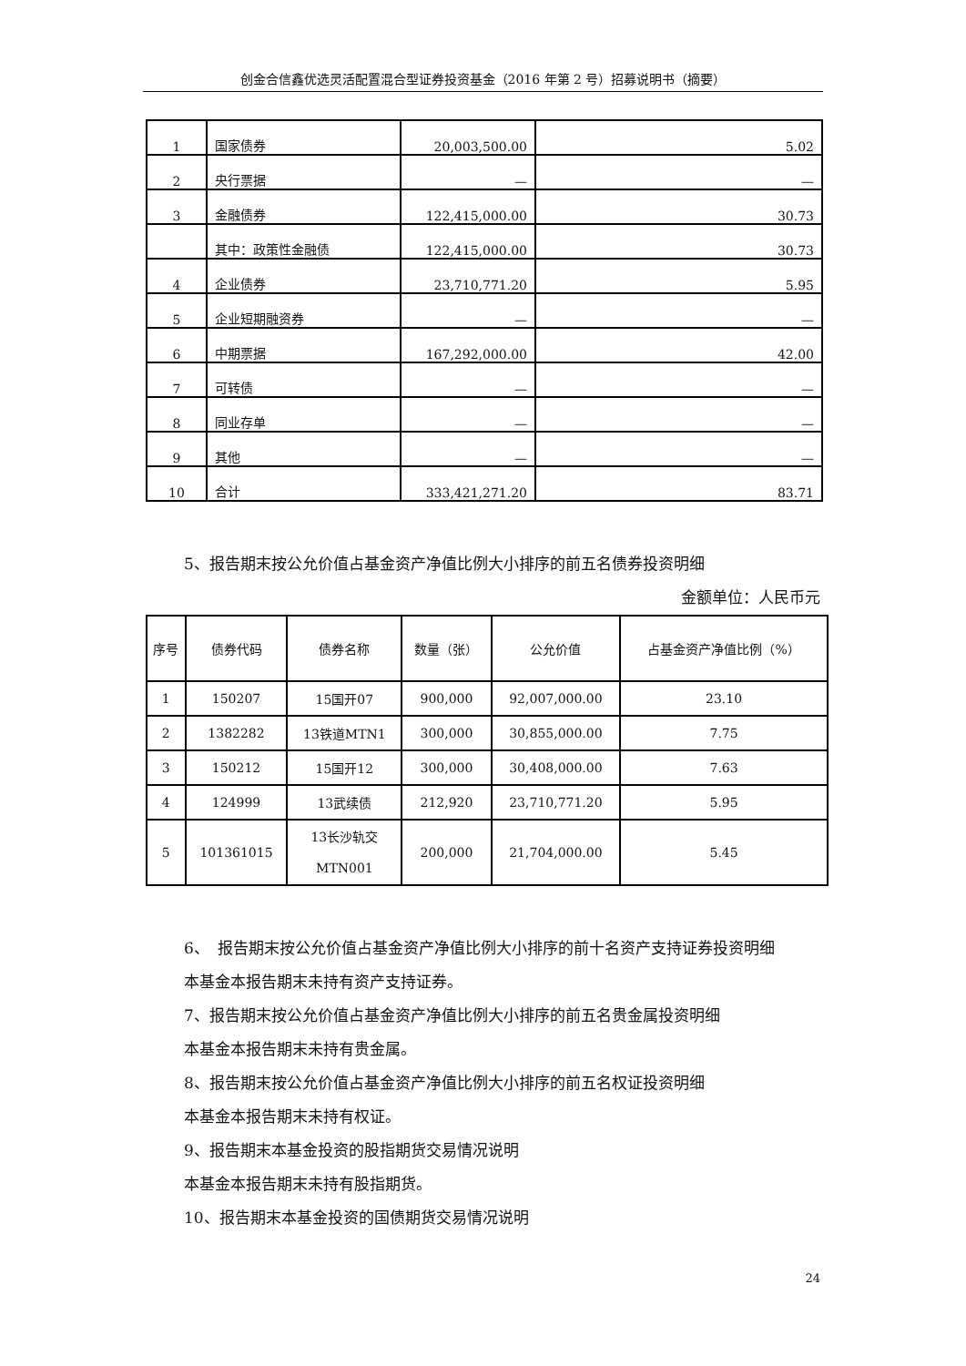创金合信鑫优选灵活配置混合型证券投资基金（2016 年第 2 号）招募说明书（摘要）
| 1 | 国家债券 | 20,003,500.00 | 5.02 |
| 2 | 央行票据 | — | — |
| 3 | 金融债券 | 122,415,000.00 | 30.73 |
| | 其中：政策性金融债 | 122,415,000.00 | 30.73 |
| 4 | 企业债券 | 23,710,771.20 | 5.95 |
| 5 | 企业短期融资券 | — | — |
| 6 | 中期票据 | 167,292,000.00 | 42.00 |
| 7 | 可转债 | — | — |
| 8 | 同业存单 | — | — |
| 9 | 其他 | — | — |
| 10 | 合计 | 333,421,271.20 | 83.71 |
5、报告期末按公允价值占基金资产净值比例大小排序的前五名债券投资明细
金额单位：人民币元
| 序号 | 债券代码 | 债券名称 | 数量（张） | 公允价值 | 占基金资产净值比例（%） |
| --- | --- | --- | --- | --- | --- |
| 1 | 150207 | 15国开07 | 900,000 | 92,007,000.00 | 23.10 |
| 2 | 1382282 | 13铁道MTN1 | 300,000 | 30,855,000.00 | 7.75 |
| 3 | 150212 | 15国开12 | 300,000 | 30,408,000.00 | 7.63 |
| 4 | 124999 | 13武续债 | 212,920 | 23,710,771.20 | 5.95 |
| 5 | 101361015 | 13长沙轨交 MTN001 | 200,000 | 21,704,000.00 | 5.45 |
6、　报告期末按公允价值占基金资产净值比例大小排序的前十名资产支持证券投资明细
本基金本报告期末未持有资产支持证券。
7、报告期末按公允价值占基金资产净值比例大小排序的前五名贵金属投资明细
本基金本报告期末未持有贵金属。
8、报告期末按公允价值占基金资产净值比例大小排序的前五名权证投资明细
本基金本报告期末未持有权证。
9、报告期末本基金投资的股指期货交易情况说明
本基金本报告期末未持有股指期货。
10、报告期末本基金投资的国债期货交易情况说明
24